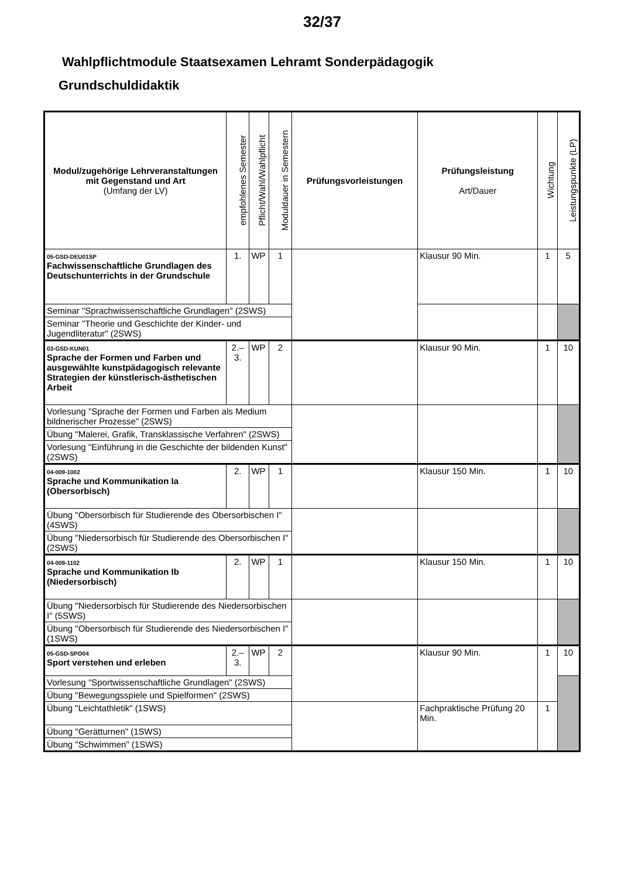32/37
Wahlpflichtmodule Staatsexamen Lehramt Sonderpädagogik
Grundschuldidaktik
| Modul/zugehörige Lehrveranstaltungen mit Gegenstand und Art (Umfang der LV) | empfohlenes Semester | Pflicht/Wahl/Wahlpflicht | Moduldauer in Semestern | Prüfungsvorleistungen | Prüfungsleistung Art/Dauer | Wichtung | Leistungspunkte (LP) |
| --- | --- | --- | --- | --- | --- | --- | --- |
| 05-GSD-DEU01SP Fachwissenschaftliche Grundlagen des Deutschunterrichts in der Grundschule | 1. | WP | 1 | | Klausur 90 Min. | 1 | 5 |
| Seminar "Sprachwissenschaftliche Grundlagen" (2SWS) | | | | | | | |
| Seminar "Theorie und Geschichte der Kinder- und Jugendliteratur" (2SWS) | | | | | | | |
| 03-GSD-KUN01 Sprache der Formen und Farben und ausgewählte kunstpädagogisch relevante Strategien der künstlerisch-ästhetischen Arbeit | 2.–3. | WP | 2 | | Klausur 90 Min. | 1 | 10 |
| Vorlesung "Sprache der Formen und Farben als Medium bildnerischer Prozesse" (2SWS) | | | | | | | |
| Übung "Malerei, Grafik, Transklassische Verfahren" (2SWS) | | | | | | | |
| Vorlesung "Einführung in die Geschichte der bildenden Kunst" (2SWS) | | | | | | | |
| 04-009-1002 Sprache und Kommunikation Ia (Obersorbisch) | 2. | WP | 1 | | Klausur 150 Min. | 1 | 10 |
| Übung "Obersorbisch für Studierende des Obersorbischen I" (4SWS) | | | | | | | |
| Übung "Niedersorbisch für Studierende des Obersorbischen I" (2SWS) | | | | | | | |
| 04-009-1102 Sprache und Kommunikation Ib (Niedersorbisch) | 2. | WP | 1 | | Klausur 150 Min. | 1 | 10 |
| Übung "Niedersorbisch für Studierende des Niedersorbischen I" (5SWS) | | | | | | | |
| Übung "Obersorbisch für Studierende des Niedersorbischen I" (1SWS) | | | | | | | |
| 05-GSD-SPO04 Sport verstehen und erleben | 2.–3. | WP | 2 | | Klausur 90 Min. | 1 | 10 |
| Vorlesung "Sportwissenschaftliche Grundlagen" (2SWS) | | | | | | | |
| Übung "Bewegungsspiele und Spielformen" (2SWS) | | | | | | | |
| Übung "Leichtathletik" (1SWS) | | | | | Fachpraktische Prüfung 20 Min. | 1 | |
| Übung "Gerätturnen" (1SWS) | | | | | | | |
| Übung "Schwimmen" (1SWS) | | | | | | | |